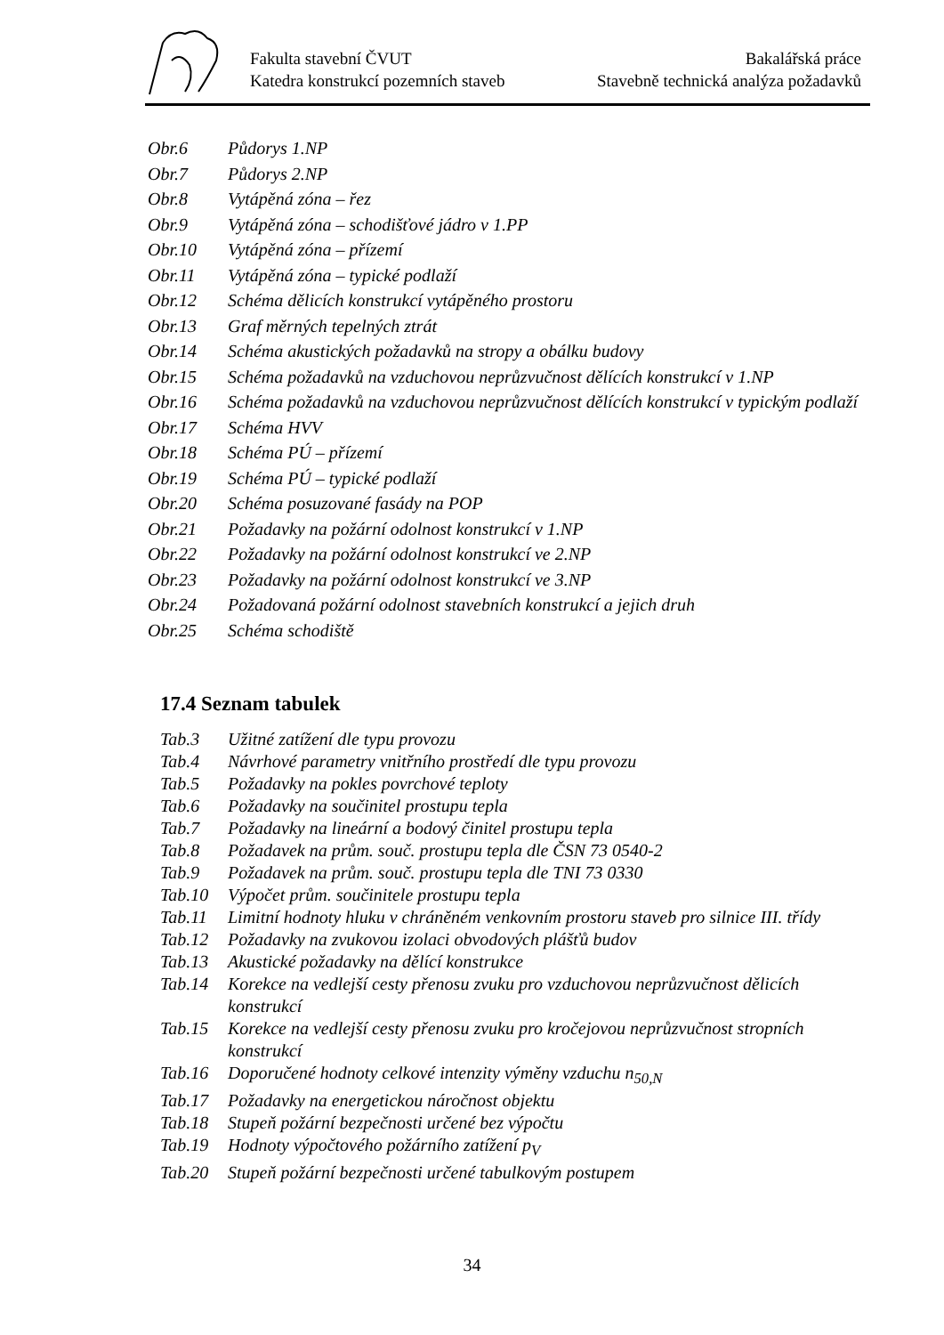Fakulta stavební ČVUT Bakalářská práce
Katedra konstrukcí pozemních staveb Stavebně technická analýza požadavků
Obr.6 Půdorys 1.NP
Obr.7 Půdorys 2.NP
Obr.8 Vytápěná zóna – řez
Obr.9 Vytápěná zóna – schodišťové jádro v 1.PP
Obr.10 Vytápěná zóna – přízemí
Obr.11 Vytápěná zóna – typické podlaží
Obr.12 Schéma dělicích konstrukcí vytápěného prostoru
Obr.13 Graf měrných tepelných ztrát
Obr.14 Schéma akustických požadavků na stropy a obálku budovy
Obr.15 Schéma požadavků na vzduchovou neprůzvučnost dělících konstrukcí v 1.NP
Obr.16 Schéma požadavků na vzduchovou neprůzvučnost dělících konstrukcí v typickým podlaží
Obr.17 Schéma HVV
Obr.18 Schéma PÚ – přízemí
Obr.19 Schéma PÚ – typické podlaží
Obr.20 Schéma posuzované fasády na POP
Obr.21 Požadavky na požární odolnost konstrukcí v 1.NP
Obr.22 Požadavky na požární odolnost konstrukcí ve 2.NP
Obr.23 Požadavky na požární odolnost konstrukcí ve 3.NP
Obr.24 Požadovaná požární odolnost stavebních konstrukcí a jejich druh
Obr.25 Schéma schodiště
17.4 Seznam tabulek
Tab.3 Užitné zatížení dle typu provozu
Tab.4 Návrhové parametry vnitřního prostředí dle typu provozu
Tab.5 Požadavky na pokles povrchové teploty
Tab.6 Požadavky na součinitel prostupu tepla
Tab.7 Požadavky na lineární a bodový činitel prostupu tepla
Tab.8 Požadavek na prům. souč. prostupu tepla dle ČSN 73 0540-2
Tab.9 Požadavek na prům. souč. prostupu tepla dle TNI 73 0330
Tab.10 Výpočet prům. součinitele prostupu tepla
Tab.11 Limitní hodnoty hluku v chráněném venkovním prostoru staveb pro silnice III. třídy
Tab.12 Požadavky na zvukovou izolaci obvodových plášťů budov
Tab.13 Akustické požadavky na dělící konstrukce
Tab.14 Korekce na vedlejší cesty přenosu zvuku pro vzduchovou neprůzvučnost dělicích konstrukcí
Tab.15 Korekce na vedlejší cesty přenosu zvuku pro kročejovou neprůzvučnost stropních konstrukcí
Tab.16 Doporučené hodnoty celkové intenzity výměny vzduchu n<sub>50,N</sub>
Tab.17 Požadavky na energetickou náročnost objektu
Tab.18 Stupeň požární bezpečnosti určené bez výpočtu
Tab.19 Hodnoty výpočtového požárního zatížení p<sub>V</sub>
Tab.20 Stupeň požární bezpečnosti určené tabulkovým postupem
34